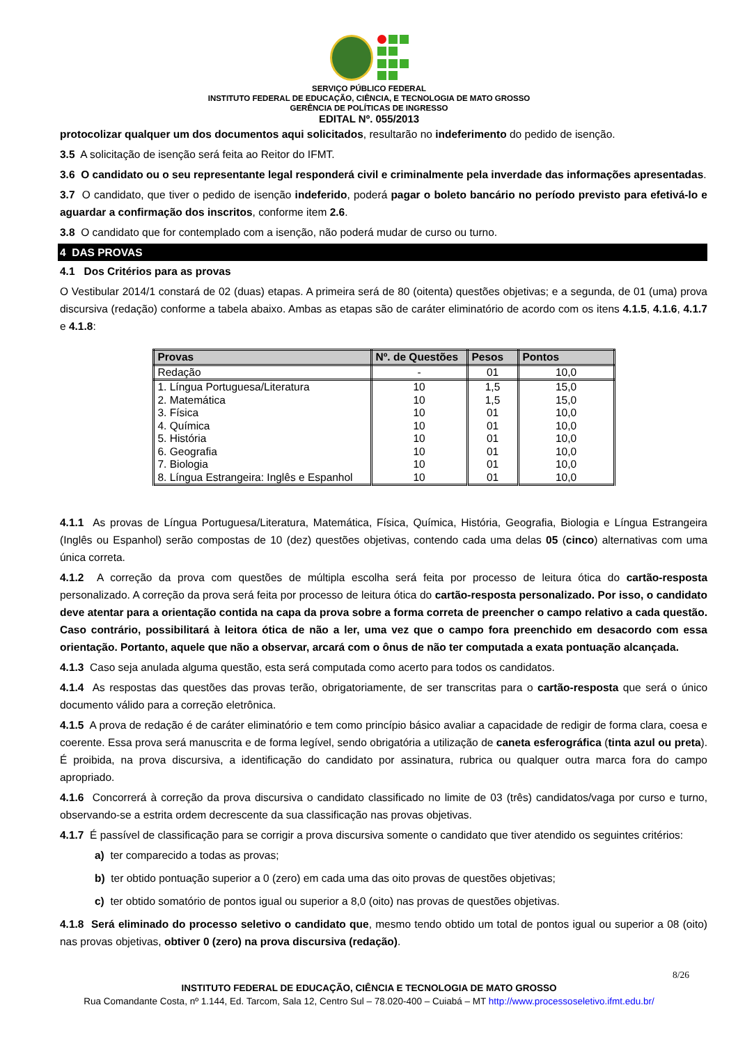SERVIÇO PÚBLICO FEDERAL
INSTITUTO FEDERAL DE EDUCAÇÃO, CIÊNCIA, E TECNOLOGIA DE MATO GROSSO
GERÊNCIA DE POLÍTICAS DE INGRESSO
EDITAL Nº. 055/2013
protocolizar qualquer um dos documentos aqui solicitados, resultarão no indeferimento do pedido de isenção.
3.5 A solicitação de isenção será feita ao Reitor do IFMT.
3.6 O candidato ou o seu representante legal responderá civil e criminalmente pela inverdade das informações apresentadas.
3.7 O candidato, que tiver o pedido de isenção indeferido, poderá pagar o boleto bancário no período previsto para efetivá-lo e aguardar a confirmação dos inscritos, conforme item 2.6.
3.8 O candidato que for contemplado com a isenção, não poderá mudar de curso ou turno.
4 DAS PROVAS
4.1 Dos Critérios para as provas
O Vestibular 2014/1 constará de 02 (duas) etapas. A primeira será de 80 (oitenta) questões objetivas; e a segunda, de 01 (uma) prova discursiva (redação) conforme a tabela abaixo. Ambas as etapas são de caráter eliminatório de acordo com os itens 4.1.5, 4.1.6, 4.1.7 e 4.1.8:
| Provas | Nº. de Questões | Pesos | Pontos |
| --- | --- | --- | --- |
| Redação | - | 01 | 10,0 |
| 1. Língua Portuguesa/Literatura | 10 | 1,5 | 15,0 |
| 2. Matemática | 10 | 1,5 | 15,0 |
| 3. Física | 10 | 01 | 10,0 |
| 4. Química | 10 | 01 | 10,0 |
| 5. História | 10 | 01 | 10,0 |
| 6. Geografia | 10 | 01 | 10,0 |
| 7. Biologia | 10 | 01 | 10,0 |
| 8. Língua Estrangeira: Inglês e Espanhol | 10 | 01 | 10,0 |
4.1.1 As provas de Língua Portuguesa/Literatura, Matemática, Física, Química, História, Geografia, Biologia e Língua Estrangeira (Inglês ou Espanhol) serão compostas de 10 (dez) questões objetivas, contendo cada uma delas 05 (cinco) alternativas com uma única correta.
4.1.2 A correção da prova com questões de múltipla escolha será feita por processo de leitura ótica do cartão-resposta personalizado. A correção da prova será feita por processo de leitura ótica do cartão-resposta personalizado. Por isso, o candidato deve atentar para a orientação contida na capa da prova sobre a forma correta de preencher o campo relativo a cada questão. Caso contrário, possibilitará à leitora ótica de não a ler, uma vez que o campo fora preenchido em desacordo com essa orientação. Portanto, aquele que não a observar, arcará com o ônus de não ter computada a exata pontuação alcançada.
4.1.3 Caso seja anulada alguma questão, esta será computada como acerto para todos os candidatos.
4.1.4 As respostas das questões das provas terão, obrigatoriamente, de ser transcritas para o cartão-resposta que será o único documento válido para a correção eletrônica.
4.1.5 A prova de redação é de caráter eliminatório e tem como princípio básico avaliar a capacidade de redigir de forma clara, coesa e coerente. Essa prova será manuscrita e de forma legível, sendo obrigatória a utilização de caneta esferográfica (tinta azul ou preta). É proibida, na prova discursiva, a identificação do candidato por assinatura, rubrica ou qualquer outra marca fora do campo apropriado.
4.1.6 Concorrerá à correção da prova discursiva o candidato classificado no limite de 03 (três) candidatos/vaga por curso e turno, observando-se a estrita ordem decrescente da sua classificação nas provas objetivas.
4.1.7 É passível de classificação para se corrigir a prova discursiva somente o candidato que tiver atendido os seguintes critérios:
a) ter comparecido a todas as provas;
b) ter obtido pontuação superior a 0 (zero) em cada uma das oito provas de questões objetivas;
c) ter obtido somatório de pontos igual ou superior a 8,0 (oito) nas provas de questões objetivas.
4.1.8 Será eliminado do processo seletivo o candidato que, mesmo tendo obtido um total de pontos igual ou superior a 08 (oito) nas provas objetivas, obtiver 0 (zero) na prova discursiva (redação).
8/26
INSTITUTO FEDERAL DE EDUCAÇÃO, CIÊNCIA E TECNOLOGIA DE MATO GROSSO
Rua Comandante Costa, nº 1.144, Ed. Tarcom, Sala 12, Centro Sul – 78.020-400 – Cuiabá – MT http://www.processoseletivo.ifmt.edu.br/